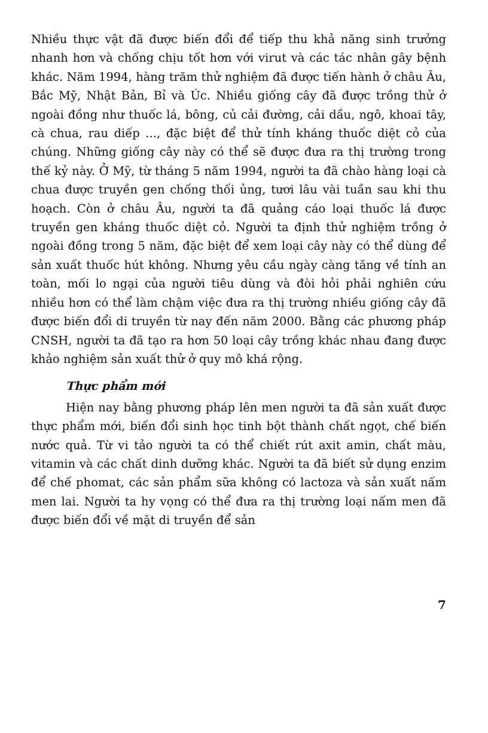Nhiều thực vật đã được biến đổi để tiếp thu khả năng sinh trưởng nhanh hơn và chống chịu tốt hơn với virut và các tác nhân gây bệnh khác. Năm 1994, hàng trăm thử nghiệm đã được tiến hành ở châu Âu, Bắc Mỹ, Nhật Bản, Bỉ và Úc. Nhiều giống cây đã được trồng thử ở ngoài đồng như thuốc lá, bông, củ cải đường, cải dầu, ngô, khoai tây, cà chua, rau diếp ..., đặc biệt để thử tính kháng thuốc diệt cỏ của chúng. Những giống cây này có thể sẽ được đưa ra thị trường trong thế kỷ này. Ở Mỹ, từ tháng 5 năm 1994, người ta đã chào hàng loại cà chua được truyền gen chống thối ủng, tươi lâu vài tuần sau khi thu hoạch. Còn ở châu Âu, người ta đã quảng cáo loại thuốc lá được truyền gen kháng thuốc diệt cỏ. Người ta định thử nghiệm trồng ở ngoài đồng trong 5 năm, đặc biệt để xem loại cây này có thể dùng để sản xuất thuốc hút không. Nhưng yêu cầu ngày càng tăng về tính an toàn, mối lo ngại của người tiêu dùng và đòi hỏi phải nghiên cứu nhiều hơn có thể làm chậm việc đưa ra thị trường nhiều giống cây đã được biến đổi di truyền từ nay đến năm 2000. Bằng các phương pháp CNSH, người ta đã tạo ra hơn 50 loại cây trồng khác nhau đang được khảo nghiệm sản xuất thử ở quy mô khá rộng.
Thực phẩm mới
Hiện nay bằng phương pháp lên men người ta đã sản xuất được thực phẩm mới, biến đổi sinh học tinh bột thành chất ngọt, chế biến nước quả. Từ vi tảo người ta có thể chiết rút axit amin, chất màu, vitamin và các chất dinh dưỡng khác. Người ta đã biết sử dụng enzim để chế phomat, các sản phẩm sữa không có lactoza và sản xuất nấm men lai. Người ta hy vọng có thể đưa ra thị trường loại nấm men đã được biến đổi về mặt di truyền để sản
7